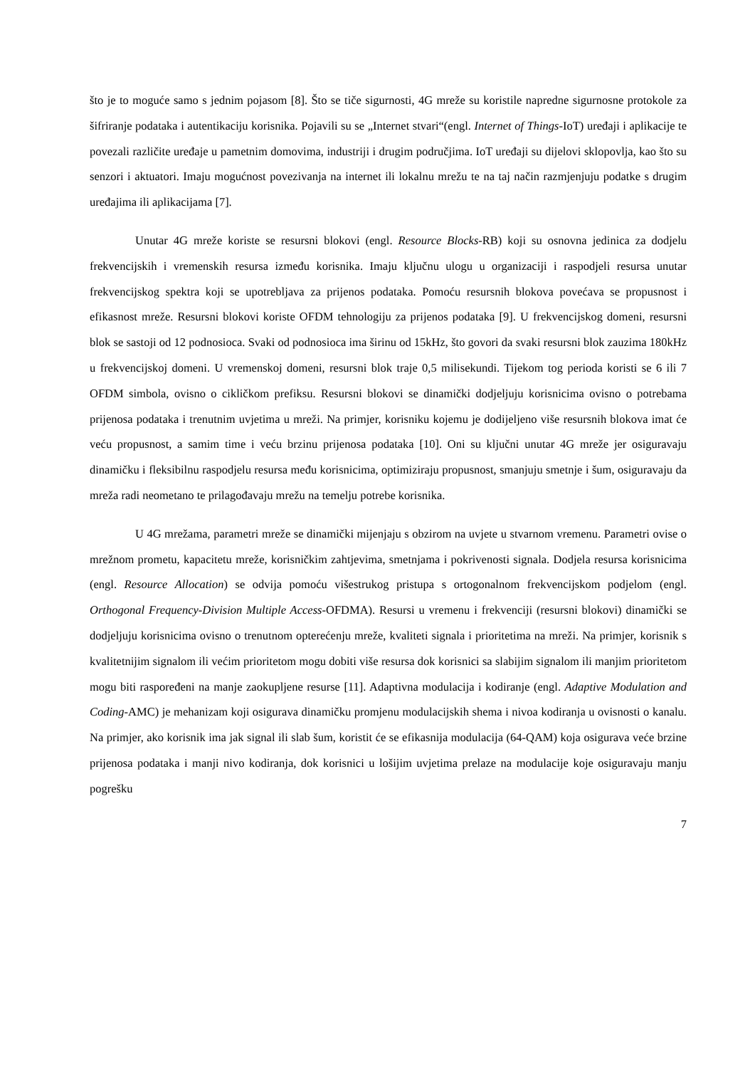što je to moguće samo s jednim pojasom [8]. Što se tiče sigurnosti, 4G mreže su koristile napredne sigurnosne protokole za šifriranje podataka i autentikaciju korisnika. Pojavili su se „Internet stvari“(engl. Internet of Things-IoT) uređaji i aplikacije te povezali različite uređaje u pametnim domovima, industriji i drugim područjima. IoT uređaji su dijelovi sklopovlja, kao što su senzori i aktuatori. Imaju mogućnost povezivanja na internet ili lokalnu mrežu te na taj način razmjenjuju podatke s drugim uređajima ili aplikacijama [7].
Unutar 4G mreže koriste se resursni blokovi (engl. Resource Blocks-RB) koji su osnovna jedinica za dodjelu frekvencijskih i vremenskih resursa između korisnika. Imaju ključnu ulogu u organizaciji i raspodjeli resursa unutar frekvencijskog spektra koji se upotrebljava za prijenos podataka. Pomoću resursnih blokova povećava se propusnost i efikasnost mreže. Resursni blokovi koriste OFDM tehnologiju za prijenos podataka [9]. U frekvencijskog domeni, resursni blok se sastoji od 12 podnosioca. Svaki od podnosioca ima širinu od 15kHz, što govori da svaki resursni blok zauzima 180kHz u frekvencijskoj domeni. U vremenskoj domeni, resursni blok traje 0,5 milisekundi. Tijekom tog perioda koristi se 6 ili 7 OFDM simbola, ovisno o cikličkom prefiksu. Resursni blokovi se dinamički dodjeljuju korisnicima ovisno o potrebama prijenosa podataka i trenutnim uvjetima u mreži. Na primjer, korisniku kojemu je dodijeljeno više resursnih blokova imat će veću propusnost, a samim time i veću brzinu prijenosa podataka [10]. Oni su ključni unutar 4G mreže jer osiguravaju dinamičku i fleksibilnu raspodjelu resursa među korisnicima, optimiziraju propusnost, smanjuju smetnje i šum, osiguravaju da mreža radi neometano te prilagođavaju mrežu na temelju potrebe korisnika.
U 4G mrežama, parametri mreže se dinamički mijenjaju s obzirom na uvjete u stvarnom vremenu. Parametri ovise o mrežnom prometu, kapacitetu mreže, korisničkim zahtjevima, smetnjama i pokrivenosti signala. Dodjela resursa korisnicima (engl. Resource Allocation) se odvija pomoću višestrukog pristupa s ortogonalnom frekvencijskom podjelom (engl. Orthogonal Frequency-Division Multiple Access-OFDMA). Resursi u vremenu i frekvenciji (resursni blokovi) dinamički se dodjeljuju korisnicima ovisno o trenutnom opterećenju mreže, kvaliteti signala i prioritetima na mreži. Na primjer, korisnik s kvalitetnijim signalom ili većim prioritetom mogu dobiti više resursa dok korisnici sa slabijim signalom ili manjim prioritetom mogu biti raspoređeni na manje zaokupljene resurse [11]. Adaptivna modulacija i kodiranje (engl. Adaptive Modulation and Coding-AMC) je mehanizam koji osigurava dinamičku promjenu modulacijskih shema i nivoa kodiranja u ovisnosti o kanalu. Na primjer, ako korisnik ima jak signal ili slab šum, koristit će se efikasnija modulacija (64-QAM) koja osigurava veće brzine prijenosa podataka i manji nivo kodiranja, dok korisnici u lošijim uvjetima prelaze na modulacije koje osiguravaju manju pogrešku
7